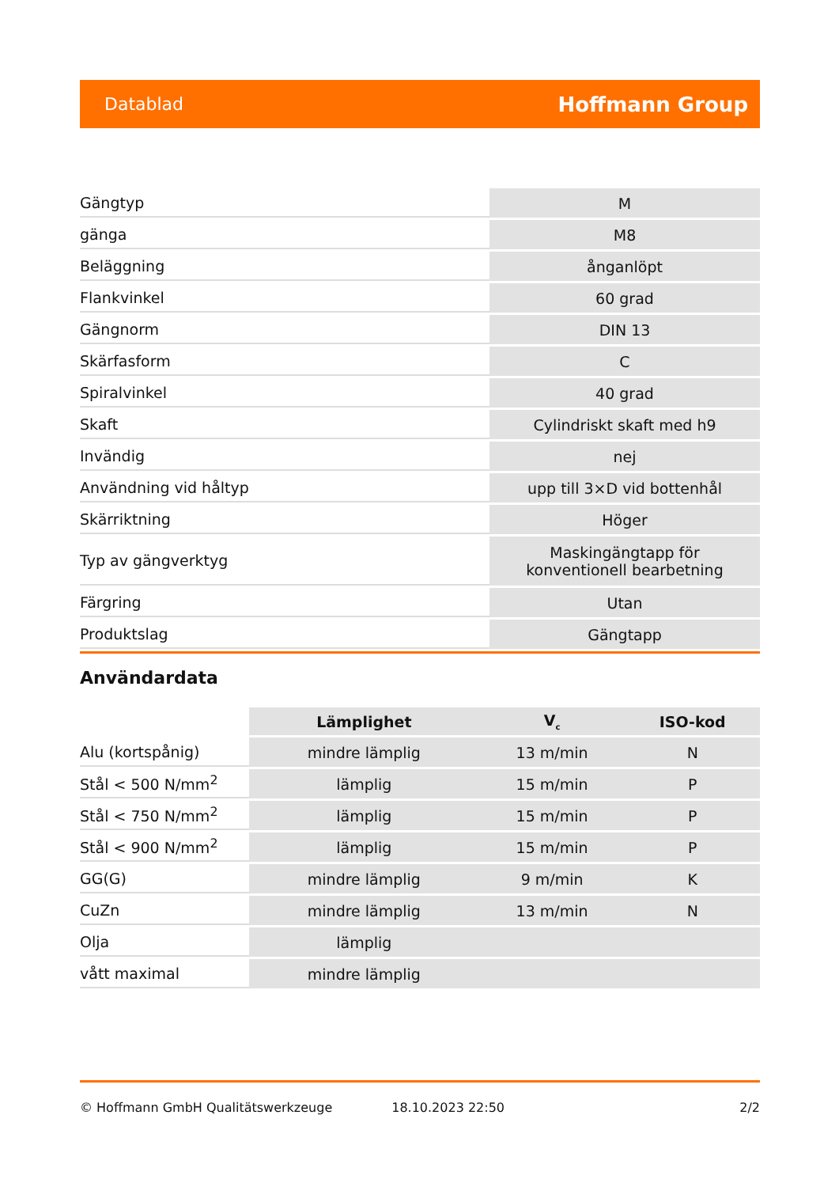Datablad Hoffmann Group
| Gängtyp | M |
| gänga | M8 |
| Beläggning | ånganlöpt |
| Flankvinkel | 60 grad |
| Gängnorm | DIN 13 |
| Skärfasform | C |
| Spiralvinkel | 40 grad |
| Skaft | Cylindriskt skaft med h9 |
| Invändig | nej |
| Användning vid håltyp | upp till 3×D vid bottenhål |
| Skärriktning | Höger |
| Typ av gängverktyg | Maskingängtapp för konventionell bearbetning |
| Färgring | Utan |
| Produktslag | Gängtapp |
Användardata
| | Lämplighet | V<sub>c</sub> | ISO-kod |
| --- | --- | --- | --- |
| Alu (kortspånig) | mindre lämplig | 13 m/min | N |
| Stål < 500 N/mm<sup>2</sup> | lämplig | 15 m/min | P |
| Stål < 750 N/mm<sup>2</sup> | lämplig | 15 m/min | P |
| Stål < 900 N/mm<sup>2</sup> | lämplig | 15 m/min | P |
| GG(G) | mindre lämplig | 9 m/min | K |
| CuZn | mindre lämplig | 13 m/min | N |
| Olja | lämplig | | |
| vått maximal | mindre lämplig | | |
© Hoffmann GmbH Qualitätswerkzeuge 18.10.2023 22:50 2/2